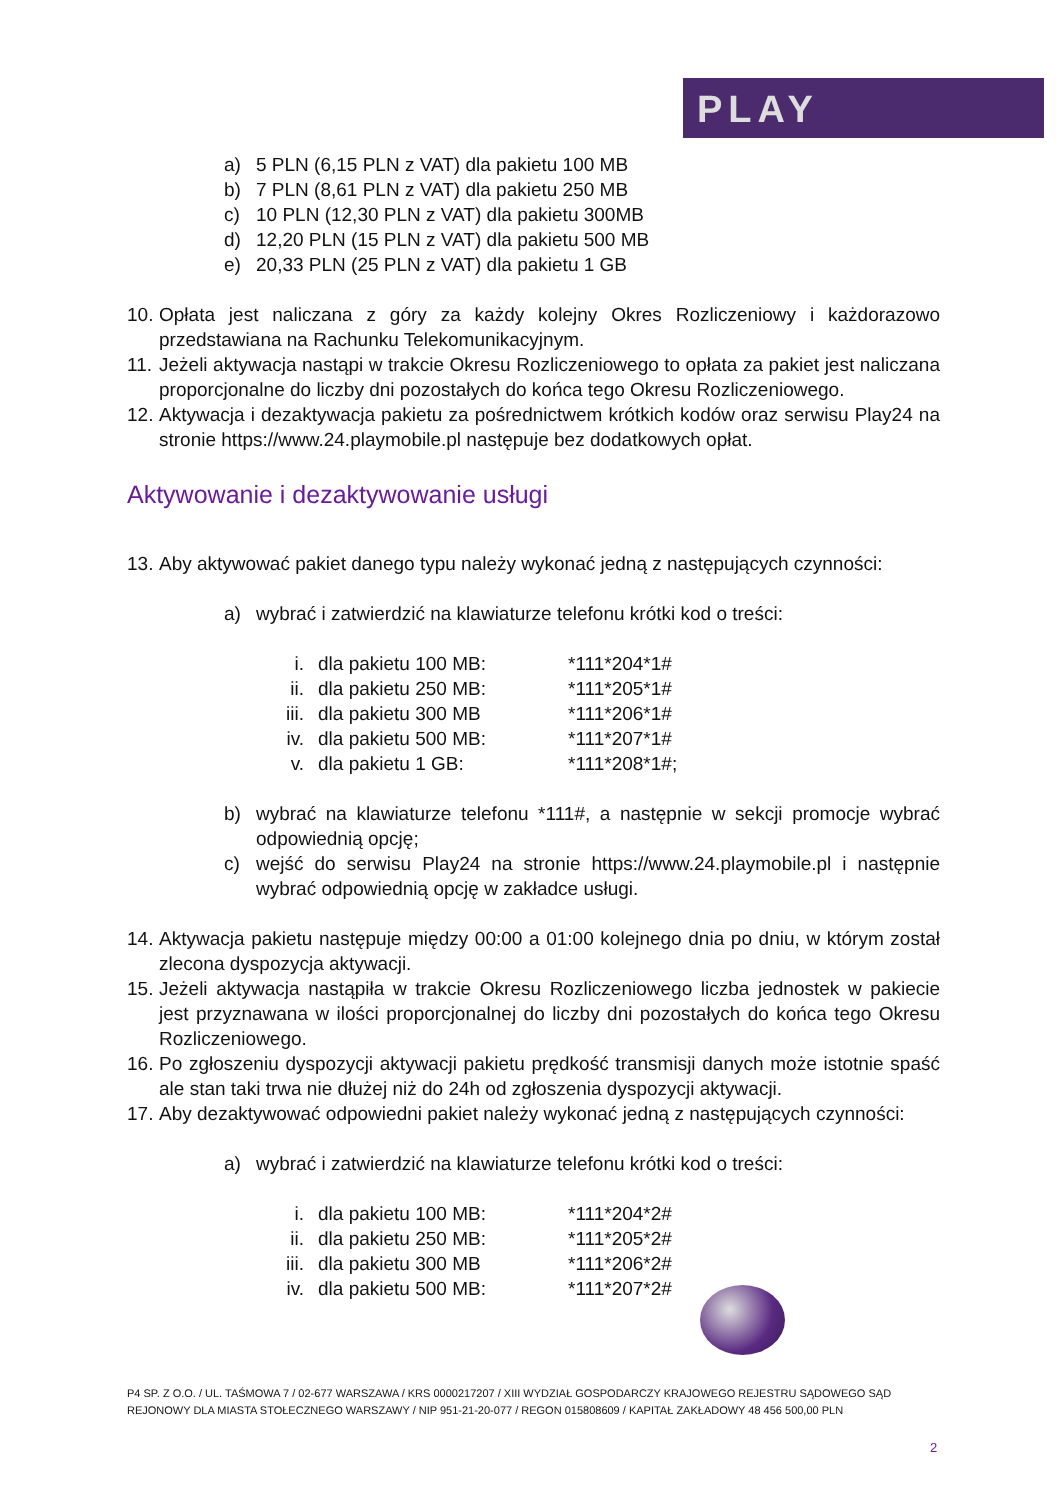PLAY
a) 5 PLN (6,15 PLN z VAT) dla pakietu 100 MB
b) 7 PLN (8,61 PLN z VAT) dla pakietu 250 MB
c) 10 PLN (12,30 PLN z VAT) dla pakietu 300MB
d) 12,20 PLN (15 PLN z VAT) dla pakietu 500 MB
e) 20,33 PLN (25 PLN z VAT) dla pakietu 1 GB
10.
Opłata jest naliczana z góry za każdy kolejny Okres Rozliczeniowy i każdorazowo przedstawiana na Rachunku Telekomunikacyjnym.
11.
Jeżeli aktywacja nastąpi w trakcie Okresu Rozliczeniowego to opłata za pakiet jest naliczana proporcjonalne do liczby dni pozostałych do końca tego Okresu Rozliczeniowego.
12.
Aktywacja i dezaktywacja pakietu za pośrednictwem krótkich kodów oraz serwisu Play24 na stronie https://www.24.playmobile.pl następuje bez dodatkowych opłat.
Aktywowanie i dezaktywowanie usługi
13.
Aby aktywować pakiet danego typu należy wykonać jedną z następujących czynności:
a) wybrać i zatwierdzić na klawiaturze telefonu krótki kod o treści:
i. dla pakietu 100 MB: *111*204*1#
ii. dla pakietu 250 MB: *111*205*1#
iii. dla pakietu 300 MB *111*206*1#
iv. dla pakietu 500 MB: *111*207*1#
v. dla pakietu 1 GB: *111*208*1#;
b) wybrać na klawiaturze telefonu *111#, a następnie w sekcji promocje wybrać odpowiednią opcję;
c) wejść do serwisu Play24 na stronie https://www.24.playmobile.pl i następnie wybrać odpowiednią opcję w zakładce usługi.
14.
Aktywacja pakietu następuje między 00:00 a 01:00 kolejnego dnia po dniu, w którym został zlecona dyspozycja aktywacji.
15.
Jeżeli aktywacja nastąpiła w trakcie Okresu Rozliczeniowego liczba jednostek w pakiecie jest przyznawana w ilości proporcjonalnej do liczby dni pozostałych do końca tego Okresu Rozliczeniowego.
16.
Po zgłoszeniu dyspozycji aktywacji pakietu prędkość transmisji danych może istotnie spaść ale stan taki trwa nie dłużej niż do 24h od zgłoszenia dyspozycji aktywacji.
17.
Aby dezaktywować odpowiedni pakiet należy wykonać jedną z następujących czynności:
a) wybrać i zatwierdzić na klawiaturze telefonu krótki kod o treści:
i. dla pakietu 100 MB: *111*204*2#
ii. dla pakietu 250 MB: *111*205*2#
iii. dla pakietu 300 MB *111*206*2#
iv. dla pakietu 500 MB: *111*207*2#
P4 SP. Z O.O. / UL. TAŚMOWA 7 / 02-677 WARSZAWA / KRS 0000217207 / XIII WYDZIAŁ GOSPODARCZY KRAJOWEGO REJESTRU SĄDOWEGO SĄD REJONOWY DLA MIASTA STOŁECZNEGO WARSZAWY / NIP 951-21-20-077 / REGON 015808609 / KAPITAŁ ZAKŁADOWY 48 456 500,00 PLN
2